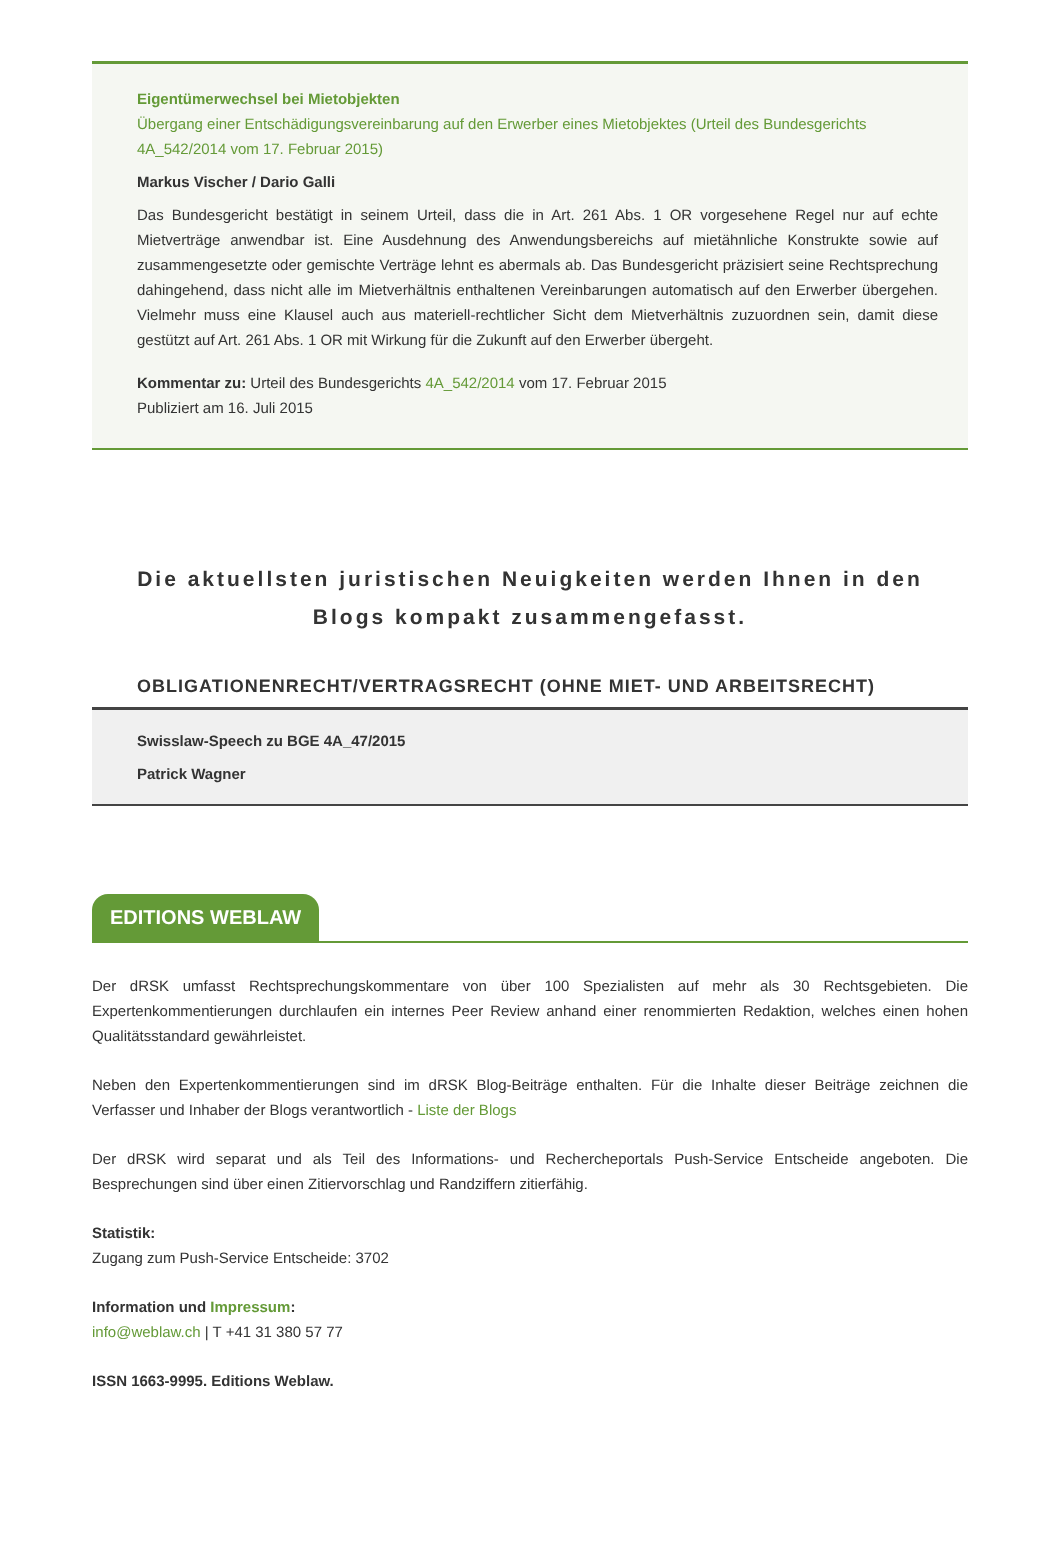Eigentümerwechsel bei Mietobjekten
Übergang einer Entschädigungsvereinbarung auf den Erwerber eines Mietobjektes (Urteil des Bundesgerichts 4A_542/2014 vom 17. Februar 2015)
Markus Vischer / Dario Galli
Das Bundesgericht bestätigt in seinem Urteil, dass die in Art. 261 Abs. 1 OR vorgesehene Regel nur auf echte Mietverträge anwendbar ist. Eine Ausdehnung des Anwendungsbereichs auf mietähnliche Konstrukte sowie auf zusammengesetzte oder gemischte Verträge lehnt es abermals ab. Das Bundesgericht präzisiert seine Rechtsprechung dahingehend, dass nicht alle im Mietverhältnis enthaltenen Vereinbarungen automatisch auf den Erwerber übergehen. Vielmehr muss eine Klausel auch aus materiell-rechtlicher Sicht dem Mietverhältnis zuzuordnen sein, damit diese gestützt auf Art. 261 Abs. 1 OR mit Wirkung für die Zukunft auf den Erwerber übergeht.
Kommentar zu: Urteil des Bundesgerichts 4A_542/2014 vom 17. Februar 2015
Publiziert am 16. Juli 2015
Die aktuellsten juristischen Neuigkeiten werden Ihnen in den Blogs kompakt zusammengefasst.
OBLIGATIONENRECHT/VERTRAGSRECHT (OHNE MIET- UND ARBEITSRECHT)
Swisslaw-Speech zu BGE 4A_47/2015
Patrick Wagner
EDITIONS WEBLAW
Der dRSK umfasst Rechtsprechungskommentare von über 100 Spezialisten auf mehr als 30 Rechtsgebieten. Die Expertenkommentierungen durchlaufen ein internes Peer Review anhand einer renommierten Redaktion, welches einen hohen Qualitätsstandard gewährleistet.
Neben den Expertenkommentierungen sind im dRSK Blog-Beiträge enthalten. Für die Inhalte dieser Beiträge zeichnen die Verfasser und Inhaber der Blogs verantwortlich - Liste der Blogs
Der dRSK wird separat und als Teil des Informations- und Rechercheportals Push-Service Entscheide angeboten. Die Besprechungen sind über einen Zitiervorschlag und Randziffern zitierfähig.
Statistik:
Zugang zum Push-Service Entscheide: 3702
Information und Impressum:
info@weblaw.ch | T +41 31 380 57 77
ISSN 1663-9995. Editions Weblaw.